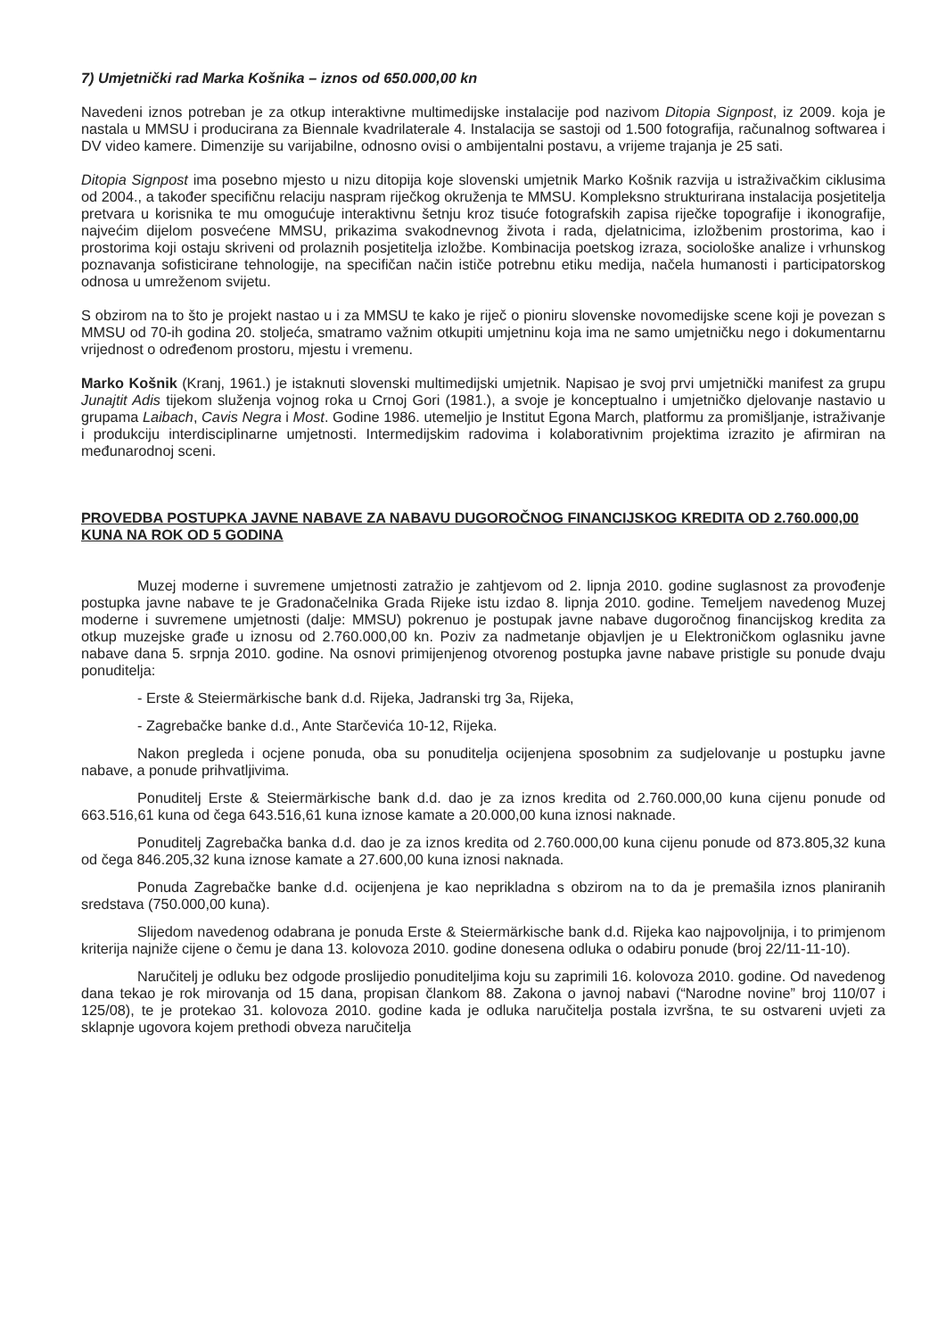7) Umjetnički rad Marka Košnika – iznos od 650.000,00 kn
Navedeni iznos potreban je za otkup interaktivne multimedijske instalacije pod nazivom Ditopia Signpost, iz 2009. koja je nastala u MMSU i producirana za Biennale kvadrilaterale 4. Instalacija se sastoji od 1.500 fotografija, računalnog softwarea i DV video kamere. Dimenzije su varijabilne, odnosno ovisi o ambijentalni postavu, a vrijeme trajanja je 25 sati.
Ditopia Signpost ima posebno mjesto u nizu ditopija koje slovenski umjetnik Marko Košnik razvija u istraživačkim ciklusima od 2004., a također specifičnu relaciju naspram riječkog okruženja te MMSU. Kompleksno strukturirana instalacija posjetitelja pretvara u korisnika te mu omogućuje interaktivnu šetnju kroz tisuće fotografskih zapisa riječke topografije i ikonografije, najvećim dijelom posvećene MMSU, prikazima svakodnevnog života i rada, djelatnicima, izložbenim prostorima, kao i prostorima koji ostaju skriveni od prolaznih posjetitelja izložbe. Kombinacija poetskog izraza, sociološke analize i vrhunskog poznavanja sofisticirane tehnologije, na specifičan način ističe potrebnu etiku medija, načela humanosti i participatorskog odnosa u umreženom svijetu.
S obzirom na to što je projekt nastao u i za MMSU te kako je riječ o pioniru slovenske novomedijske scene koji je povezan s MMSU od 70-ih godina 20. stoljeća, smatramo važnim otkupiti umjetninu koja ima ne samo umjetničku nego i dokumentarnu vrijednost o određenom prostoru, mjestu i vremenu.
Marko Košnik (Kranj, 1961.) je istaknuti slovenski multimedijski umjetnik. Napisao je svoj prvi umjetnički manifest za grupu Junajtit Adis tijekom služenja vojnog roka u Crnoj Gori (1981.), a svoje je konceptualno i umjetničko djelovanje nastavio u grupama Laibach, Cavis Negra i Most. Godine 1986. utemeljio je Institut Egona March, platformu za promišljanje, istraživanje i produkciju interdisciplinarne umjetnosti. Intermedijskim radovima i kolaborativnim projektima izrazito je afirmiran na međunarodnoj sceni.
PROVEDBA POSTUPKA JAVNE NABAVE ZA NABAVU DUGOROČNOG FINANCIJSKOG KREDITA OD 2.760.000,00 KUNA NA ROK OD 5 GODINA
Muzej moderne i suvremene umjetnosti zatražio je zahtjevom od 2. lipnja 2010. godine suglasnost za provođenje postupka javne nabave te je Gradonačelnika Grada Rijeke istu izdao 8. lipnja 2010. godine. Temeljem navedenog Muzej moderne i suvremene umjetnosti (dalje: MMSU) pokrenuo je postupak javne nabave dugoročnog financijskog kredita za otkup muzejske građe u iznosu od 2.760.000,00 kn. Poziv za nadmetanje objavljen je u Elektroničkom oglasniku javne nabave dana 5. srpnja 2010. godine. Na osnovi primijenjenog otvorenog postupka javne nabave pristigle su ponude dvaju ponuditelja:
- Erste & Steiermärkische bank d.d. Rijeka, Jadranski trg 3a, Rijeka,
- Zagrebačke banke d.d., Ante Starčevića 10-12, Rijeka.
Nakon pregleda i ocjene ponuda, oba su ponuditelja ocijenjena sposobnim za sudjelovanje u postupku javne nabave, a ponude prihvatljivima.
Ponuditelj Erste & Steiermärkische bank d.d. dao je za iznos kredita od 2.760.000,00 kuna cijenu ponude od 663.516,61 kuna od čega 643.516,61 kuna iznose kamate a 20.000,00 kuna iznosi naknade.
Ponuditelj Zagrebačka banka d.d. dao je za iznos kredita od 2.760.000,00 kuna cijenu ponude od 873.805,32 kuna od čega 846.205,32 kuna iznose kamate a 27.600,00 kuna iznosi naknada.
Ponuda Zagrebačke banke d.d. ocijenjena je kao neprikladna s obzirom na to da je premašila iznos planiranih sredstava (750.000,00 kuna).
Slijedom navedenog odabrana je ponuda Erste & Steiermärkische bank d.d. Rijeka kao najpovoljnija, i to primjenom kriterija najniže cijene o čemu je dana 13. kolovoza 2010. godine donesena odluka o odabiru ponude (broj 22/11-11-10).
Naručitelj je odluku bez odgode proslijedio ponuditeljima koju su zaprimili 16. kolovoza 2010. godine. Od navedenog dana tekao je rok mirovanja od 15 dana, propisan člankom 88. Zakona o javnoj nabavi (“Narodne novine” broj 110/07 i 125/08), te je protekao 31. kolovoza 2010. godine kada je odluka naručitelja postala izvršna, te su ostvareni uvjeti za sklapnje ugovora kojem prethodi obveza naručitelja